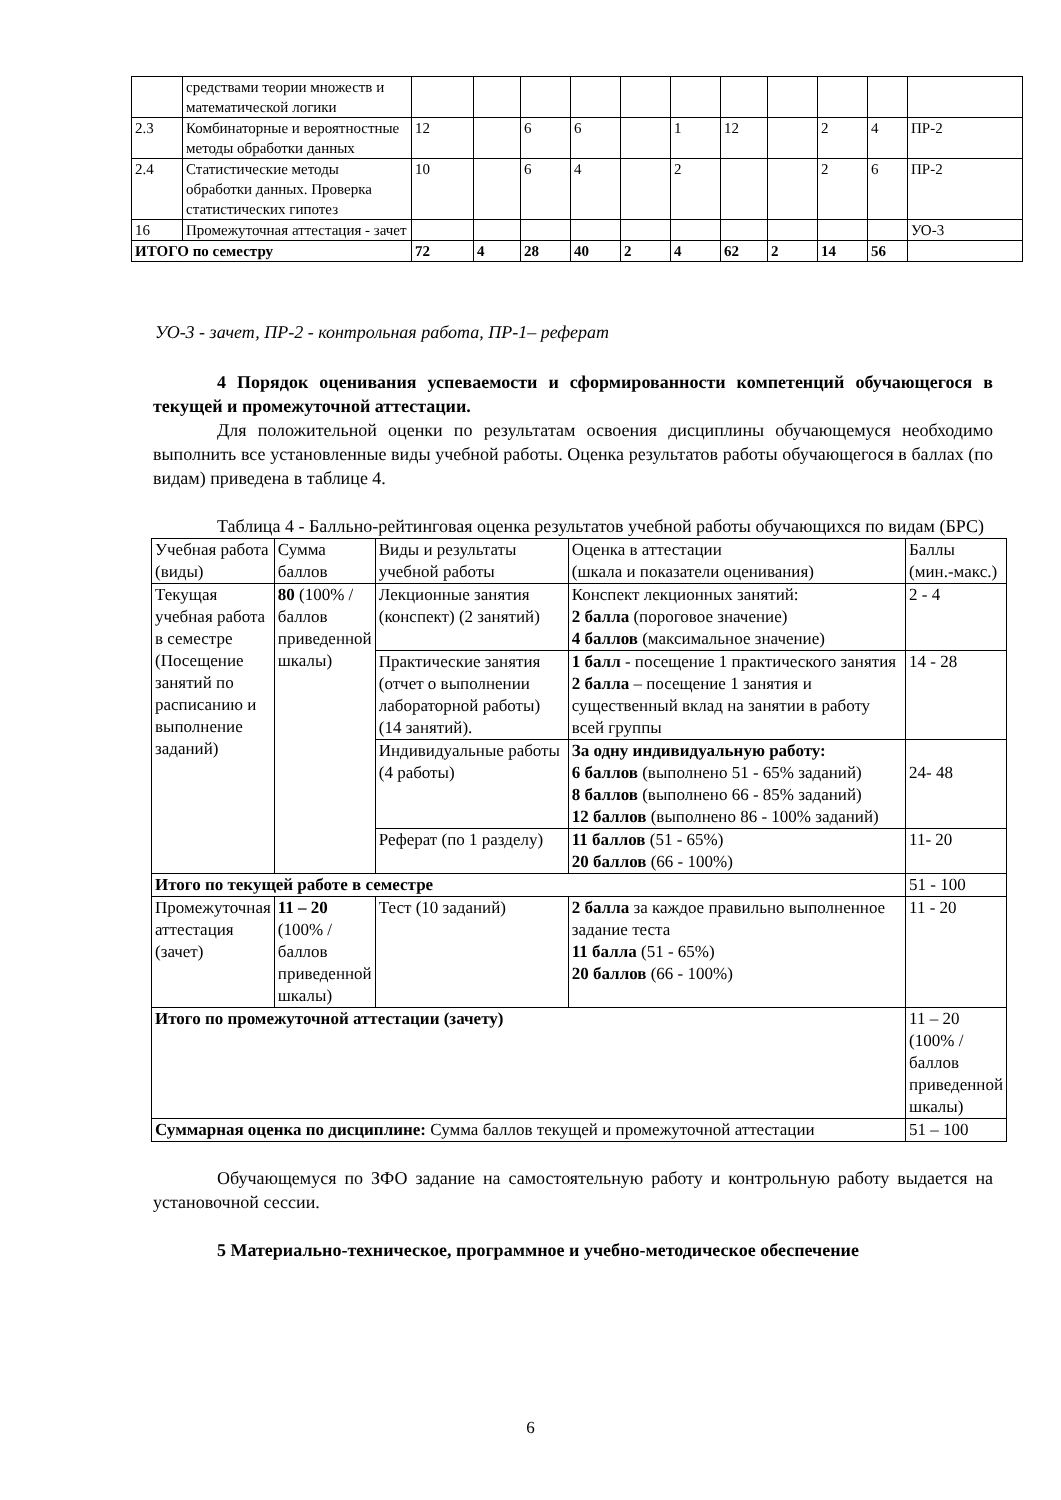| | средствами теории множеств и математической логики | | | | | | | | | | | |
| 2.3 | Комбинаторные и вероятностные методы обработки данных | 12 | | 6 | 6 | | 1 | 12 | | 2 | 4 | ПР-2 |
| 2.4 | Статистические методы обработки данных. Проверка статистических гипотез | 10 | | 6 | 4 | | 2 | | | 2 | 6 | ПР-2 |
| 16 | Промежуточная аттестация - зачет | | | | | | | | | | | УО-3 |
| ИТОГО по семестру | | 72 | 4 | 28 | 40 | 2 | 4 | 62 | 2 | 14 | 56 | |
УО-3 - зачет, ПР-2 - контрольная работа, ПР-1– реферат
4 Порядок оценивания успеваемости и сформированности компетенций обучающегося в текущей и промежуточной аттестации.
Для положительной оценки по результатам освоения дисциплины обучающемуся необходимо выполнить все установленные виды учебной работы. Оценка результатов работы обучающегося в баллах (по видам) приведена в таблице 4.
Таблица 4 - Балльно-рейтинговая оценка результатов учебной работы обучающихся по видам (БРС)
| Учебная работа (виды) | Сумма баллов | Виды и результаты учебной работы | Оценка в аттестации (шкала и показатели оценивания) | Баллы (мин.-макс.) |
| Текущая учебная работа в семестре (Посещение занятий по расписанию и выполнение заданий) | 80 (100% /баллов приведенной шкалы) | Лекционные занятия (конспект) (2 занятий) | Конспект лекционных занятий: 2 балла (пороговое значение) 4 баллов (максимальное значение) | 2 - 4 |
| | | Практические занятия (отчет о выполнении лабораторной работы) (14 занятий). | 1 балл - посещение 1 практического занятия 2 балла – посещение 1 занятия и существенный вклад на занятии в работу всей группы | 14 - 28 |
| | | Индивидуальные работы (4 работы) | За одну индивидуальную работу: 6 баллов (выполнено 51 - 65% заданий) 8 баллов (выполнено 66 - 85% заданий) 12 баллов (выполнено 86 - 100% заданий) | 24- 48 |
| | | Реферат (по 1 разделу) | 11 баллов (51 - 65%) 20 баллов (66 - 100%) | 11- 20 |
| Итого по текущей работе в семестре | | | | 51 - 100 |
| Промежуточная аттестация (зачет) | 11 – 20 (100% /баллов приведенной шкалы) | Тест (10 заданий) | 2 балла за каждое правильно выполненное задание теста 11 балла (51 - 65%) 20 баллов (66 - 100%) | 11 - 20 |
| Итого по промежуточной аттестации (зачету) | | | | 11 – 20 (100% /баллов приведенной шкалы) |
| Суммарная оценка по дисциплине: Сумма баллов текущей и промежуточной аттестации | | | | 51 – 100 |
Обучающемуся по ЗФО задание на самостоятельную работу и контрольную работу выдается на установочной сессии.
5 Материально-техническое, программное и учебно-методическое обеспечение
6